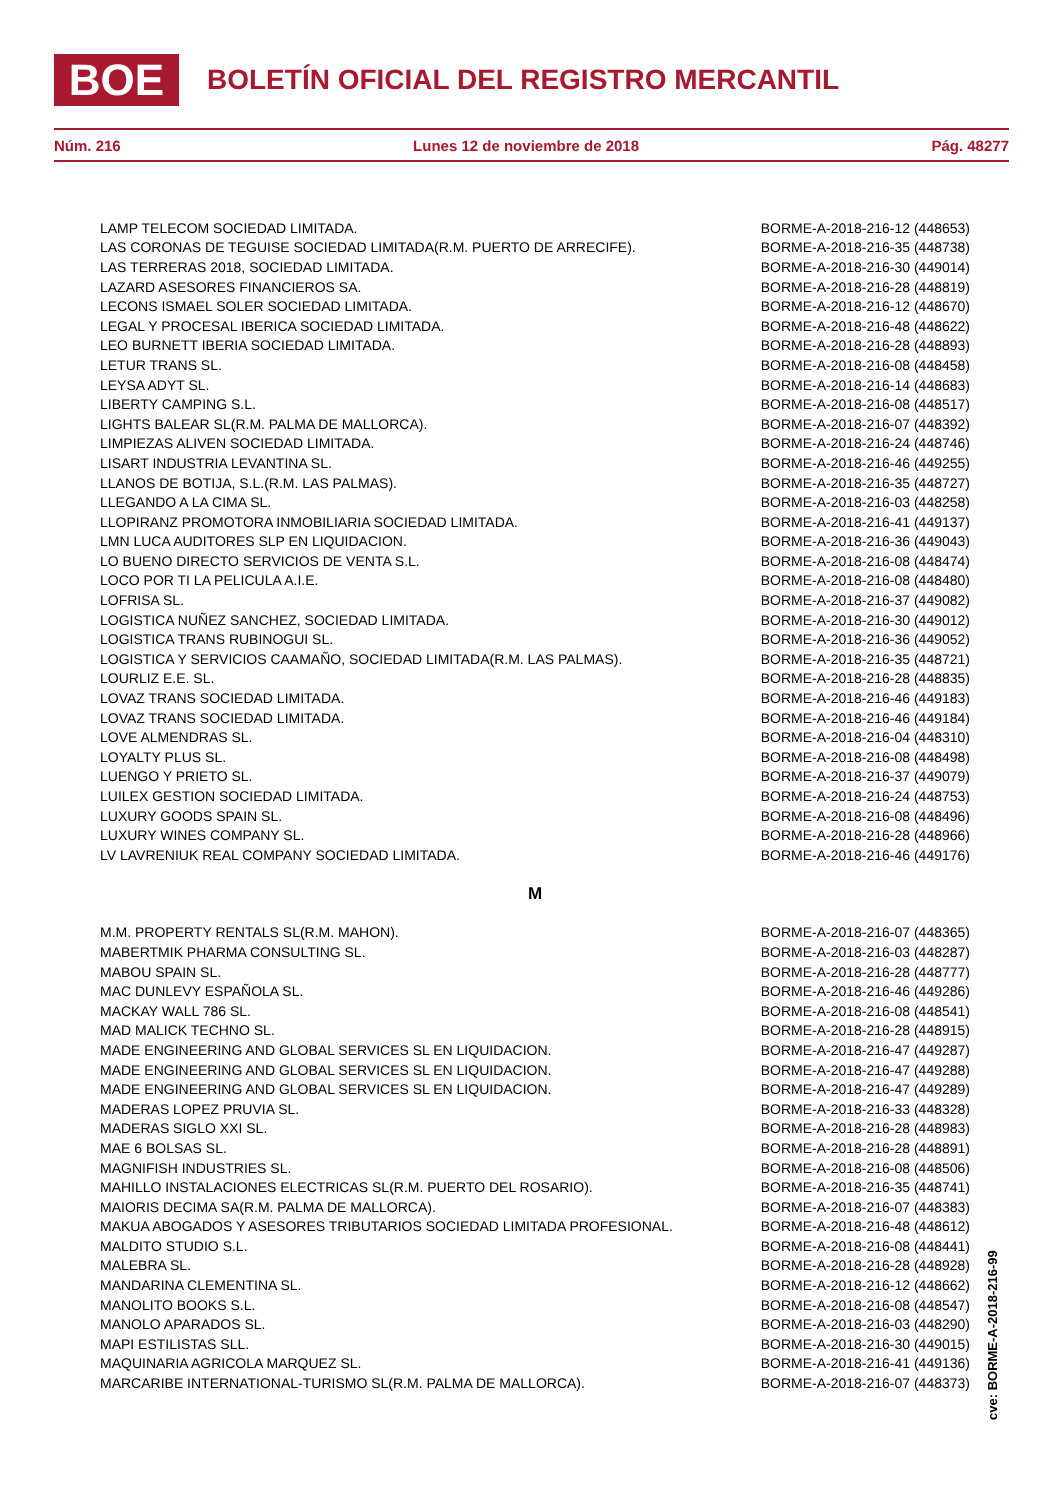BOE
BOLETÍN OFICIAL DEL REGISTRO MERCANTIL
Núm. 216 Lunes 12 de noviembre de 2018 Pág. 48277
| LAMP TELECOM SOCIEDAD LIMITADA. | BORME-A-2018-216-12 (448653) |
| LAS CORONAS DE TEGUISE SOCIEDAD LIMITADA(R.M. PUERTO DE ARRECIFE). | BORME-A-2018-216-35 (448738) |
| LAS TERRERAS 2018, SOCIEDAD LIMITADA. | BORME-A-2018-216-30 (449014) |
| LAZARD ASESORES FINANCIEROS SA. | BORME-A-2018-216-28 (448819) |
| LECONS ISMAEL SOLER SOCIEDAD LIMITADA. | BORME-A-2018-216-12 (448670) |
| LEGAL Y PROCESAL IBERICA SOCIEDAD LIMITADA. | BORME-A-2018-216-48 (448622) |
| LEO BURNETT IBERIA SOCIEDAD LIMITADA. | BORME-A-2018-216-28 (448893) |
| LETUR TRANS SL. | BORME-A-2018-216-08 (448458) |
| LEYSA ADYT SL. | BORME-A-2018-216-14 (448683) |
| LIBERTY CAMPING S.L. | BORME-A-2018-216-08 (448517) |
| LIGHTS BALEAR SL(R.M. PALMA DE MALLORCA). | BORME-A-2018-216-07 (448392) |
| LIMPIEZAS ALIVEN SOCIEDAD LIMITADA. | BORME-A-2018-216-24 (448746) |
| LISART INDUSTRIA LEVANTINA SL. | BORME-A-2018-216-46 (449255) |
| LLANOS DE BOTIJA, S.L.(R.M. LAS PALMAS). | BORME-A-2018-216-35 (448727) |
| LLEGANDO A LA CIMA SL. | BORME-A-2018-216-03 (448258) |
| LLOPIRANZ PROMOTORA INMOBILIARIA SOCIEDAD LIMITADA. | BORME-A-2018-216-41 (449137) |
| LMN LUCA AUDITORES SLP EN LIQUIDACION. | BORME-A-2018-216-36 (449043) |
| LO BUENO DIRECTO SERVICIOS DE VENTA S.L. | BORME-A-2018-216-08 (448474) |
| LOCO POR TI LA PELICULA A.I.E. | BORME-A-2018-216-08 (448480) |
| LOFRISA SL. | BORME-A-2018-216-37 (449082) |
| LOGISTICA NUÑEZ SANCHEZ, SOCIEDAD LIMITADA. | BORME-A-2018-216-30 (449012) |
| LOGISTICA TRANS RUBINOGUI SL. | BORME-A-2018-216-36 (449052) |
| LOGISTICA Y SERVICIOS CAAMAÑO, SOCIEDAD LIMITADA(R.M. LAS PALMAS). | BORME-A-2018-216-35 (448721) |
| LOURLIZ E.E. SL. | BORME-A-2018-216-28 (448835) |
| LOVAZ TRANS SOCIEDAD LIMITADA. | BORME-A-2018-216-46 (449183) |
| LOVAZ TRANS SOCIEDAD LIMITADA. | BORME-A-2018-216-46 (449184) |
| LOVE ALMENDRAS SL. | BORME-A-2018-216-04 (448310) |
| LOYALTY PLUS SL. | BORME-A-2018-216-08 (448498) |
| LUENGO Y PRIETO SL. | BORME-A-2018-216-37 (449079) |
| LUILEX GESTION SOCIEDAD LIMITADA. | BORME-A-2018-216-24 (448753) |
| LUXURY GOODS SPAIN SL. | BORME-A-2018-216-08 (448496) |
| LUXURY WINES COMPANY SL. | BORME-A-2018-216-28 (448966) |
| LV LAVRENIUK REAL COMPANY SOCIEDAD LIMITADA. | BORME-A-2018-216-46 (449176) |
| M | |
| M.M. PROPERTY RENTALS SL(R.M. MAHON). | BORME-A-2018-216-07 (448365) |
| MABERTMIK PHARMA CONSULTING SL. | BORME-A-2018-216-03 (448287) |
| MABOU SPAIN SL. | BORME-A-2018-216-28 (448777) |
| MAC DUNLEVY ESPAÑOLA SL. | BORME-A-2018-216-46 (449286) |
| MACKAY WALL 786 SL. | BORME-A-2018-216-08 (448541) |
| MAD MALICK TECHNO SL. | BORME-A-2018-216-28 (448915) |
| MADE ENGINEERING AND GLOBAL SERVICES SL EN LIQUIDACION. | BORME-A-2018-216-47 (449287) |
| MADE ENGINEERING AND GLOBAL SERVICES SL EN LIQUIDACION. | BORME-A-2018-216-47 (449288) |
| MADE ENGINEERING AND GLOBAL SERVICES SL EN LIQUIDACION. | BORME-A-2018-216-47 (449289) |
| MADERAS LOPEZ PRUVIA SL. | BORME-A-2018-216-33 (448328) |
| MADERAS SIGLO XXI SL. | BORME-A-2018-216-28 (448983) |
| MAE 6 BOLSAS SL. | BORME-A-2018-216-28 (448891) |
| MAGNIFISH INDUSTRIES SL. | BORME-A-2018-216-08 (448506) |
| MAHILLO INSTALACIONES ELECTRICAS SL(R.M. PUERTO DEL ROSARIO). | BORME-A-2018-216-35 (448741) |
| MAIORIS DECIMA SA(R.M. PALMA DE MALLORCA). | BORME-A-2018-216-07 (448383) |
| MAKUA ABOGADOS Y ASESORES TRIBUTARIOS SOCIEDAD LIMITADA PROFESIONAL. | BORME-A-2018-216-48 (448612) |
| MALDITO STUDIO S.L. | BORME-A-2018-216-08 (448441) |
| MALEBRA SL. | BORME-A-2018-216-28 (448928) |
| MANDARINA CLEMENTINA SL. | BORME-A-2018-216-12 (448662) |
| MANOLITO BOOKS S.L. | BORME-A-2018-216-08 (448547) |
| MANOLO APARADOS SL. | BORME-A-2018-216-03 (448290) |
| MAPI ESTILISTAS SLL. | BORME-A-2018-216-30 (449015) |
| MAQUINARIA AGRICOLA MARQUEZ SL. | BORME-A-2018-216-41 (449136) |
| MARCARIBE INTERNATIONAL-TURISMO SL(R.M. PALMA DE MALLORCA). | BORME-A-2018-216-07 (448373) |
cve: BORME-A-2018-216-99